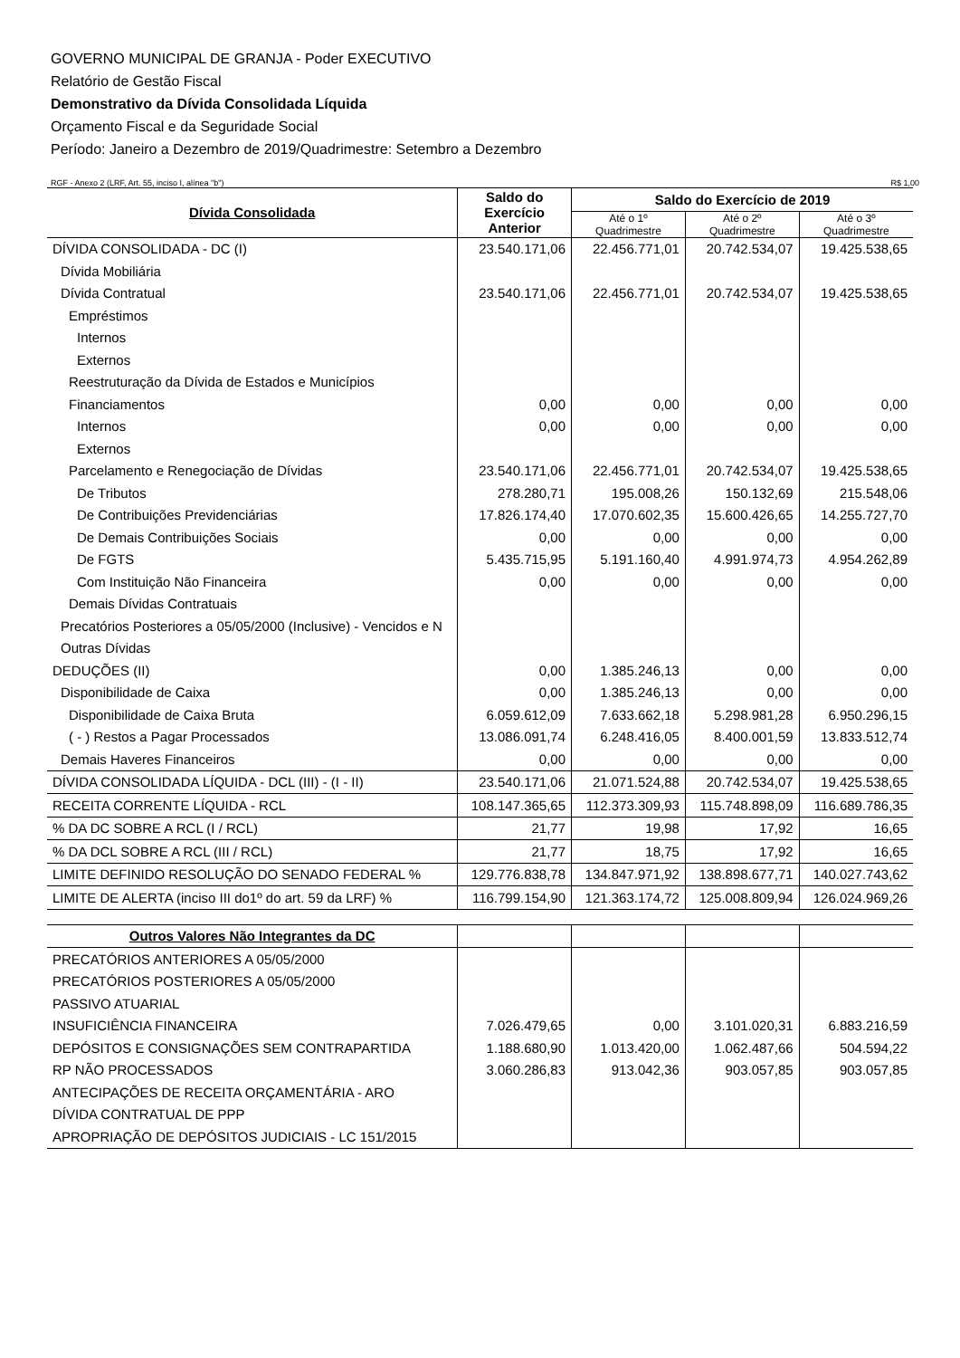GOVERNO MUNICIPAL DE GRANJA - Poder EXECUTIVO
Relatório de Gestão Fiscal
Demonstrativo da Dívida Consolidada Líquida
Orçamento Fiscal e da Seguridade Social
Período: Janeiro a Dezembro de 2019/Quadrimestre: Setembro a Dezembro
RGF - Anexo 2 (LRF, Art. 55, inciso I, alínea "b") R$ 1,00
| Dívida Consolidada | Saldo do Exercício Anterior | Saldo do Exercício de 2019 | | |
| --- | --- | --- | --- | --- |
| | | Até o 1º Quadrimestre | Até o 2º Quadrimestre | Até o 3º Quadrimestre |
| DÍVIDA CONSOLIDADA - DC (I) | 23.540.171,06 | 22.456.771,01 | 20.742.534,07 | 19.425.538,65 |
| Dívida Mobiliária | | | | |
| Dívida Contratual | 23.540.171,06 | 22.456.771,01 | 20.742.534,07 | 19.425.538,65 |
| Empréstimos | | | | |
| Internos | | | | |
| Externos | | | | |
| Reestruturação da Dívida de Estados e Municípios | | | | |
| Financiamentos | 0,00 | 0,00 | 0,00 | 0,00 |
| Internos | 0,00 | 0,00 | 0,00 | 0,00 |
| Externos | | | | |
| Parcelamento e Renegociação de Dívidas | 23.540.171,06 | 22.456.771,01 | 20.742.534,07 | 19.425.538,65 |
| De Tributos | 278.280,71 | 195.008,26 | 150.132,69 | 215.548,06 |
| De Contribuições Previdenciárias | 17.826.174,40 | 17.070.602,35 | 15.600.426,65 | 14.255.727,70 |
| De Demais Contribuições Sociais | 0,00 | 0,00 | 0,00 | 0,00 |
| De FGTS | 5.435.715,95 | 5.191.160,40 | 4.991.974,73 | 4.954.262,89 |
| Com Instituição Não Financeira | 0,00 | 0,00 | 0,00 | 0,00 |
| Demais Dívidas Contratuais | | | | |
| Precatórios Posteriores a 05/05/2000 (Inclusive) - Vencidos e N | | | | |
| Outras Dívidas | | | | |
| DEDUÇÕES (II) | 0,00 | 1.385.246,13 | 0,00 | 0,00 |
| Disponibilidade de Caixa | 0,00 | 1.385.246,13 | 0,00 | 0,00 |
| Disponibilidade de Caixa Bruta | 6.059.612,09 | 7.633.662,18 | 5.298.981,28 | 6.950.296,15 |
| ( - ) Restos a Pagar Processados | 13.086.091,74 | 6.248.416,05 | 8.400.001,59 | 13.833.512,74 |
| Demais Haveres Financeiros | 0,00 | 0,00 | 0,00 | 0,00 |
| DÍVIDA CONSOLIDADA LÍQUIDA - DCL (III) - (I - II) | 23.540.171,06 | 21.071.524,88 | 20.742.534,07 | 19.425.538,65 |
| RECEITA CORRENTE LÍQUIDA - RCL | 108.147.365,65 | 112.373.309,93 | 115.748.898,09 | 116.689.786,35 |
| % DA DC SOBRE A RCL (I / RCL) | 21,77 | 19,98 | 17,92 | 16,65 |
| % DA DCL SOBRE A RCL (III / RCL) | 21,77 | 18,75 | 17,92 | 16,65 |
| LIMITE DEFINIDO RESOLUÇÃO DO SENADO FEDERAL % | 129.776.838,78 | 134.847.971,92 | 138.898.677,71 | 140.027.743,62 |
| LIMITE DE ALERTA (inciso III do1º do art. 59 da LRF) % | 116.799.154,90 | 121.363.174,72 | 125.008.809,94 | 126.024.969,26 |
| Outros Valores Não Integrantes da DC | | | | |
| PRECATÓRIOS ANTERIORES A 05/05/2000 | | | | |
| PRECATÓRIOS POSTERIORES A 05/05/2000 | | | | |
| PASSIVO ATUARIAL | | | | |
| INSUFICIÊNCIA FINANCEIRA | 7.026.479,65 | 0,00 | 3.101.020,31 | 6.883.216,59 |
| DEPÓSITOS E CONSIGNAÇÕES SEM CONTRAPARTIDA | 1.188.680,90 | 1.013.420,00 | 1.062.487,66 | 504.594,22 |
| RP NÃO PROCESSADOS | 3.060.286,83 | 913.042,36 | 903.057,85 | 903.057,85 |
| ANTECIPAÇÕES DE RECEITA ORÇAMENTÁRIA - ARO | | | | |
| DÍVIDA CONTRATUAL DE PPP | | | | |
| APROPRIAÇÃO DE DEPÓSITOS JUDICIAIS - LC 151/2015 | | | | |